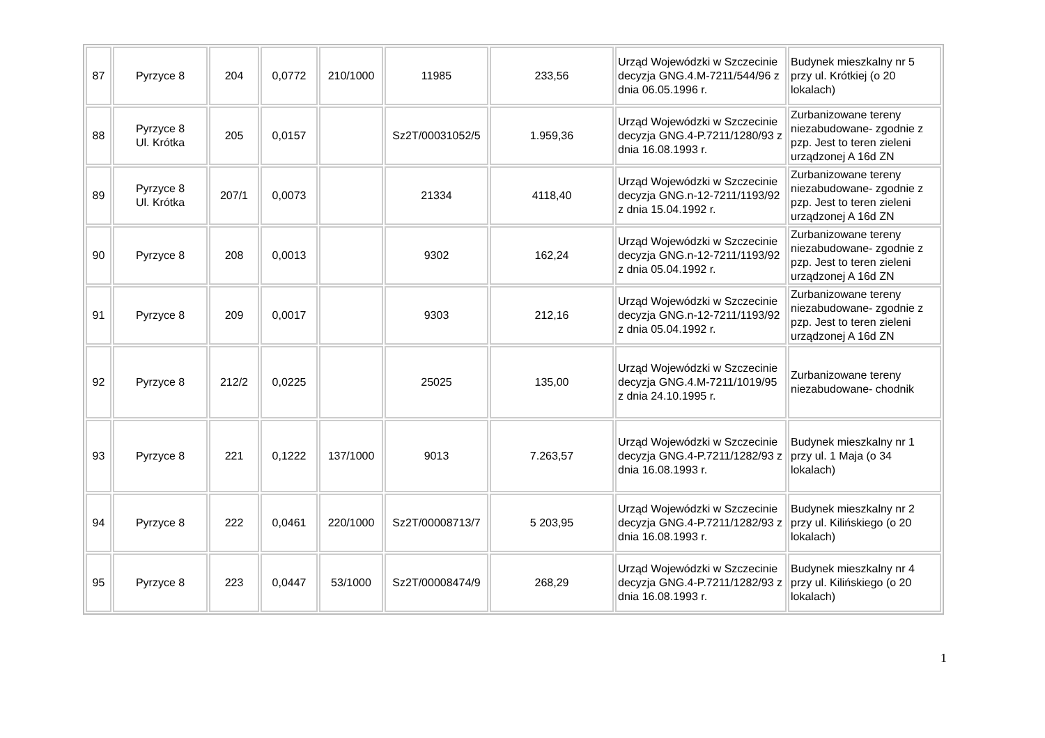| 87 | Pyrzyce 8 | 204 | 0,0772 | 210/1000 | 11985 | 233,56 | Urząd Wojewódzki w Szczecinie decyzja GNG.4.M-7211/544/96 z dnia 06.05.1996 r. | Budynek mieszkalny nr 5 przy ul. Krótkiej (o 20 lokalach) |
| 88 | Pyrzyce 8 Ul. Krótka | 205 | 0,0157 | | Sz2T/00031052/5 | 1.959,36 | Urząd Wojewódzki w Szczecinie decyzja GNG.4-P.7211/1280/93 z dnia 16.08.1993 r. | Zurbanizowane tereny niezabudowane- zgodnie z pzp. Jest to teren zieleni urządzonej A 16d ZN |
| 89 | Pyrzyce 8 Ul. Krótka | 207/1 | 0,0073 | | 21334 | 4118,40 | Urząd Wojewódzki w Szczecinie decyzja GNG.n-12-7211/1193/92 z dnia 15.04.1992 r. | Zurbanizowane tereny niezabudowane- zgodnie z pzp. Jest to teren zieleni urządzonej A 16d ZN |
| 90 | Pyrzyce 8 | 208 | 0,0013 | | 9302 | 162,24 | Urząd Wojewódzki w Szczecinie decyzja GNG.n-12-7211/1193/92 z dnia 05.04.1992 r. | Zurbanizowane tereny niezabudowane- zgodnie z pzp. Jest to teren zieleni urządzonej A 16d ZN |
| 91 | Pyrzyce 8 | 209 | 0,0017 | | 9303 | 212,16 | Urząd Wojewódzki w Szczecinie decyzja GNG.n-12-7211/1193/92 z dnia 05.04.1992 r. | Zurbanizowane tereny niezabudowane- zgodnie z pzp. Jest to teren zieleni urządzonej A 16d ZN |
| 92 | Pyrzyce 8 | 212/2 | 0,0225 | | 25025 | 135,00 | Urząd Wojewódzki w Szczecinie decyzja GNG.4.M-7211/1019/95 z dnia 24.10.1995 r. | Zurbanizowane tereny niezabudowane- chodnik |
| 93 | Pyrzyce 8 | 221 | 0,1222 | 137/1000 | 9013 | 7.263,57 | Urząd Wojewódzki w Szczecinie decyzja GNG.4-P.7211/1282/93 z dnia 16.08.1993 r. | Budynek mieszkalny nr 1 przy ul. 1 Maja (o 34 lokalach) |
| 94 | Pyrzyce 8 | 222 | 0,0461 | 220/1000 | Sz2T/00008713/7 | 5 203,95 | Urząd Wojewódzki w Szczecinie decyzja GNG.4-P.7211/1282/93 z dnia 16.08.1993 r. | Budynek mieszkalny nr 2 przy ul. Kilińskiego (o 20 lokalach) |
| 95 | Pyrzyce 8 | 223 | 0,0447 | 53/1000 | Sz2T/00008474/9 | 268,29 | Urząd Wojewódzki w Szczecinie decyzja GNG.4-P.7211/1282/93 z dnia 16.08.1993 r. | Budynek mieszkalny nr 4 przy ul. Kilińskiego (o 20 lokalach) |
1